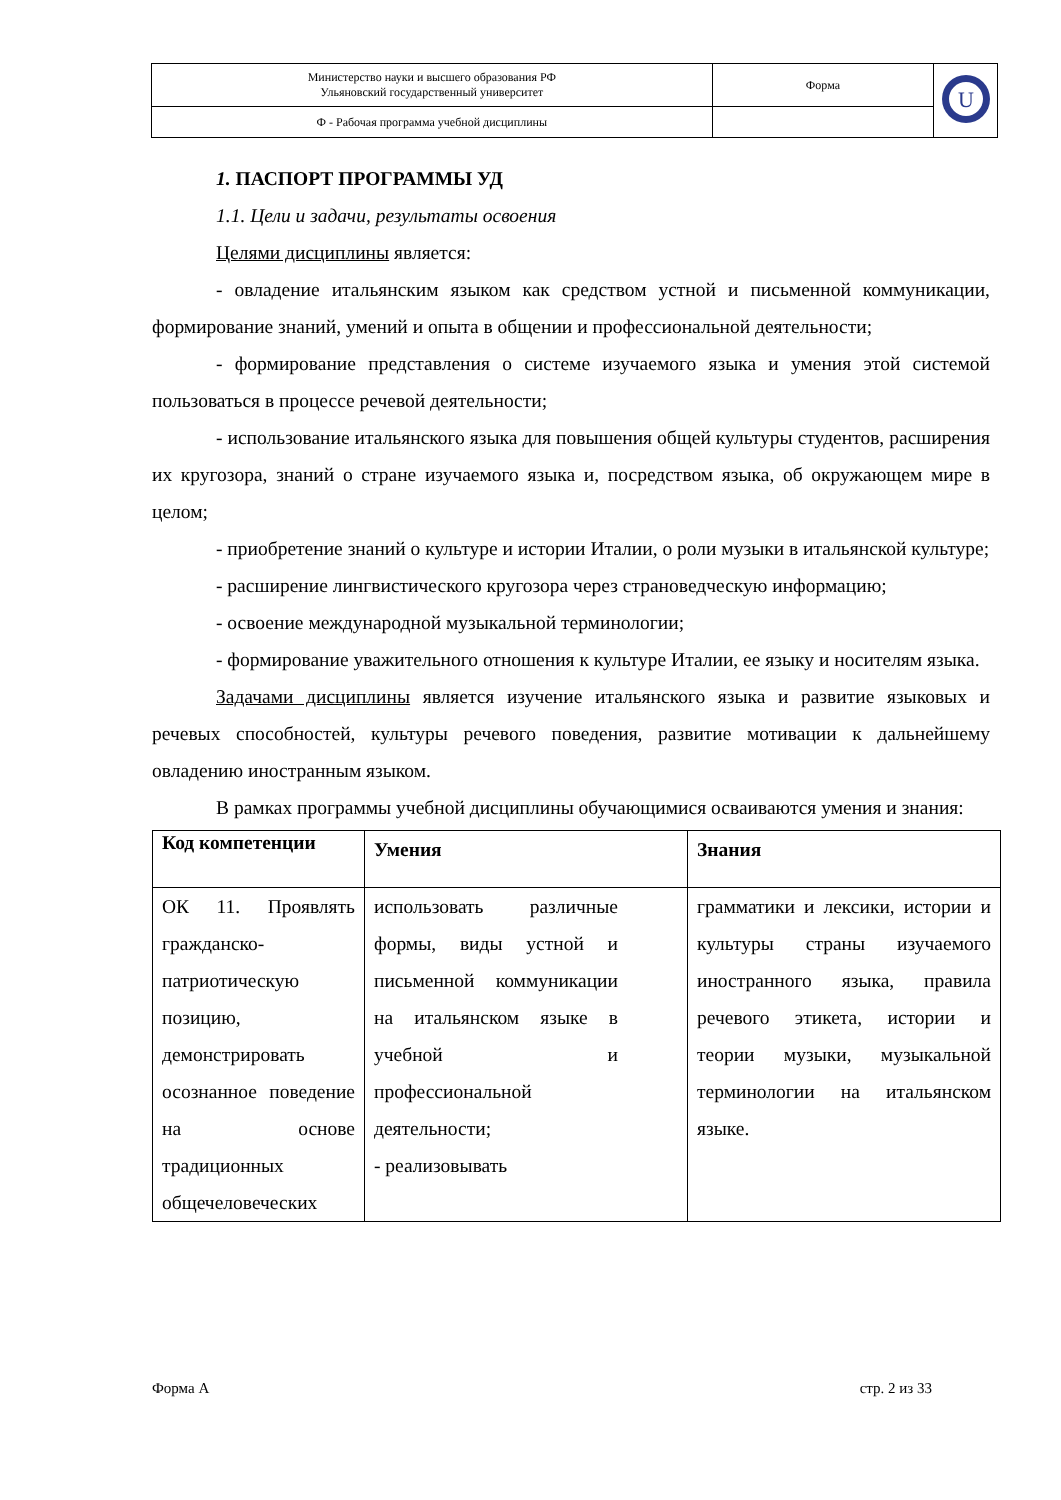| Министерство науки и высшего образования РФ Ульяновский государственный университет | Форма | U |
| Ф - Рабочая программа учебной дисциплины | | |
1. ПАСПОРТ ПРОГРАММЫ УД
1.1. Цели и задачи, результаты освоения
Целями дисциплины является:
- овладение итальянским языком как средством устной и письменной коммуникации, формирование знаний, умений и опыта в общении и профессиональной деятельности;
- формирование представления о системе изучаемого языка и умения этой системой пользоваться в процессе речевой деятельности;
- использование итальянского языка для повышения общей культуры студентов, расширения их кругозора, знаний о стране изучаемого языка и, посредством языка, об окружающем мире в целом;
- приобретение знаний о культуре и истории Италии, о роли музыки в итальянской культуре;
- расширение лингвистического кругозора через страноведческую информацию;
- освоение международной музыкальной терминологии;
- формирование уважительного отношения к культуре Италии, ее языку и носителям языка.
Задачами дисциплины является изучение итальянского языка и развитие языковых и речевых способностей, культуры речевого поведения, развитие мотивации к дальнейшему овладению иностранным языком.
В рамках программы учебной дисциплины обучающимися осваиваются умения и знания:
| Код компетенции | Умения | Знания |
| --- | --- | --- |
| ОК 11. Проявлять гражданско-патриотическую позицию, демонстрировать осознанное поведение на основе традиционных общечеловеческих | использовать различные формы, виды устной и письменной коммуникации на итальянском языке в учебной и профессиональной деятельности; - реализовывать | грамматики и лексики, истории и культуры страны изучаемого иностранного языка, правила речевого этикета, истории и теории музыки, музыкальной терминологии на итальянском языке. |
Форма А стр. 2 из 33